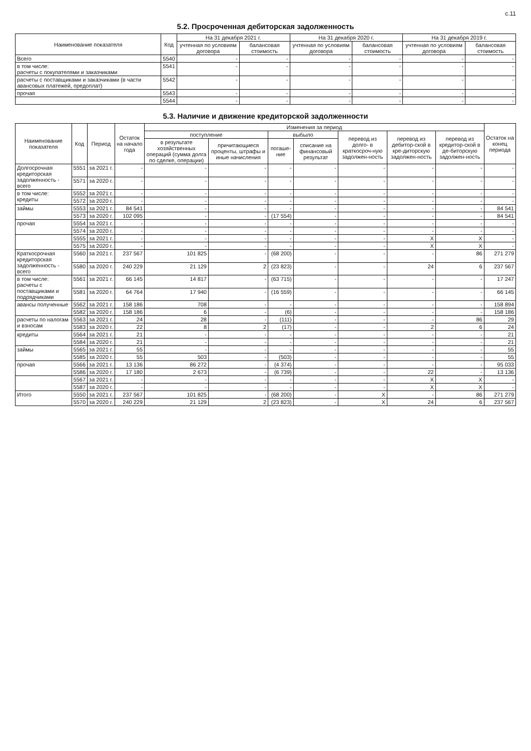с.11
5.2. Просроченная дебиторская задолженность
| Наименование показателя | Код | На 31 декабря 2021 г. | | На 31 декабря 2020 г. | | На 31 декабря 2019 г. | |
| --- | --- | --- | --- | --- | --- | --- | --- |
| | | учтенная по условиям договора | балансовая стоимость | учтенная по условиям договора | балансовая стоимость | учтенная по условиям договора | балансовая стоимость |
| Всего | 5540 | - | - | - | - | - | - |
| в том числе: расчеты с покупателями и заказчиками | 5541 | - | - | - | - | - | - |
| расчеты с поставщиками и заказчиками (в части авансовых платежей, предоплат) | 5542 | - | - | - | - | - | - |
| прочая | 5543 | - | - | - | - | - | - |
| | 5544 | - | - | - | - | - | - |
5.3. Наличие и движение кредиторской задолженности
| Наименование показателя | Код | Период | Остаток на начало года | Изменения за период | | | | | | | Остаток на конец периода |
| --- | --- | --- | --- | --- | --- | --- | --- | --- | --- | --- | --- |
| | | | | поступление | | выбыло | | перевод из долго- в краткосроч-ную задолжен-ность | перевод из дебитор-ской в кре-диторскую задолжен-ность | перевод из кредитор-ской в де-биторскую задолжен-ность | |
| | | | | в результате хозяйственных операций (сумма долга по сделке, операции) | причитающиеся проценты, штрафы и иные начисления | погаше-ние | списание на финансовый результат | | | | |
| Долгосрочная кредиторская задолженность - всего | 5551 | за 2021 г. | - | - | - | - | - | - | - | - | - |
| | 5571 | за 2020 г. | - | - | - | - | - | - | - | - | - |
| в том числе: кредиты | 5552 | за 2021 г. | - | - | - | - | - | - | - | - | - |
| | 5572 | за 2020 г. | - | - | - | - | - | - | - | - | - |
| займы | 5553 | за 2021 г. | 84 541 | - | - | - | - | - | - | - | 84 541 |
| | 5573 | за 2020 г. | 102 095 | - | - | (17 554) | - | - | - | - | 84 541 |
| прочая | 5554 | за 2021 г. | - | - | - | - | - | - | - | - | - |
| | 5574 | за 2020 г. | - | - | - | - | - | - | - | - | - |
| | 5555 | за 2021 г. | - | - | - | - | - | - | X | X | - |
| | 5575 | за 2020 г. | - | - | - | - | - | - | X | X | - |
| Краткосрочная кредиторская задолженность - всего | 5560 | за 2021 г. | 237 567 | 101 825 | - | (68 200) | - | - | - | 86 | 271 279 |
| | 5580 | за 2020 г. | 240 229 | 21 129 | 2 | (23 823) | - | - | 24 | 6 | 237 567 |
| в том числе: расчеты с поставщиками и подрядчиками | 5561 | за 2021 г. | 66 145 | 14 817 | - | (63 715) | - | - | - | - | 17 247 |
| | 5581 | за 2020 г. | 64 764 | 17 940 | - | (16 559) | - | - | - | - | 66 145 |
| авансы полученные | 5562 | за 2021 г. | 158 186 | 708 | - | - | - | - | - | - | 158 894 |
| | 5582 | за 2020 г. | 158 186 | 6 | - | (6) | - | - | - | - | 158 186 |
| расчеты по налогам и взносам | 5563 | за 2021 г. | 24 | 28 | - | (111) | - | - | - | 86 | 29 |
| | 5583 | за 2020 г. | 22 | 8 | 2 | (17) | - | - | 2 | 6 | 24 |
| кредиты | 5564 | за 2021 г. | 21 | - | - | - | - | - | - | - | 21 |
| | 5584 | за 2020 г. | 21 | - | - | - | - | - | - | - | 21 |
| займы | 5565 | за 2021 г. | 55 | - | - | - | - | - | - | - | 55 |
| | 5585 | за 2020 г. | 55 | 503 | - | (503) | - | - | - | - | 55 |
| прочая | 5566 | за 2021 г. | 13 136 | 86 272 | - | (4 374) | - | - | - | - | 95 033 |
| | 5586 | за 2020 г. | 17 180 | 2 673 | - | (6 739) | - | - | 22 | - | 13 136 |
| | 5567 | за 2021 г. | - | - | - | - | - | - | X | X | - |
| | 5587 | за 2020 г. | - | - | - | - | - | - | X | X | - |
| Итого | 5550 | за 2021 г. | 237 567 | 101 825 | - | (68 200) | - | X | - | 86 | 271 279 |
| | 5570 | за 2020 г. | 240 229 | 21 129 | 2 | (23 823) | - | X | 24 | 6 | 237 567 |